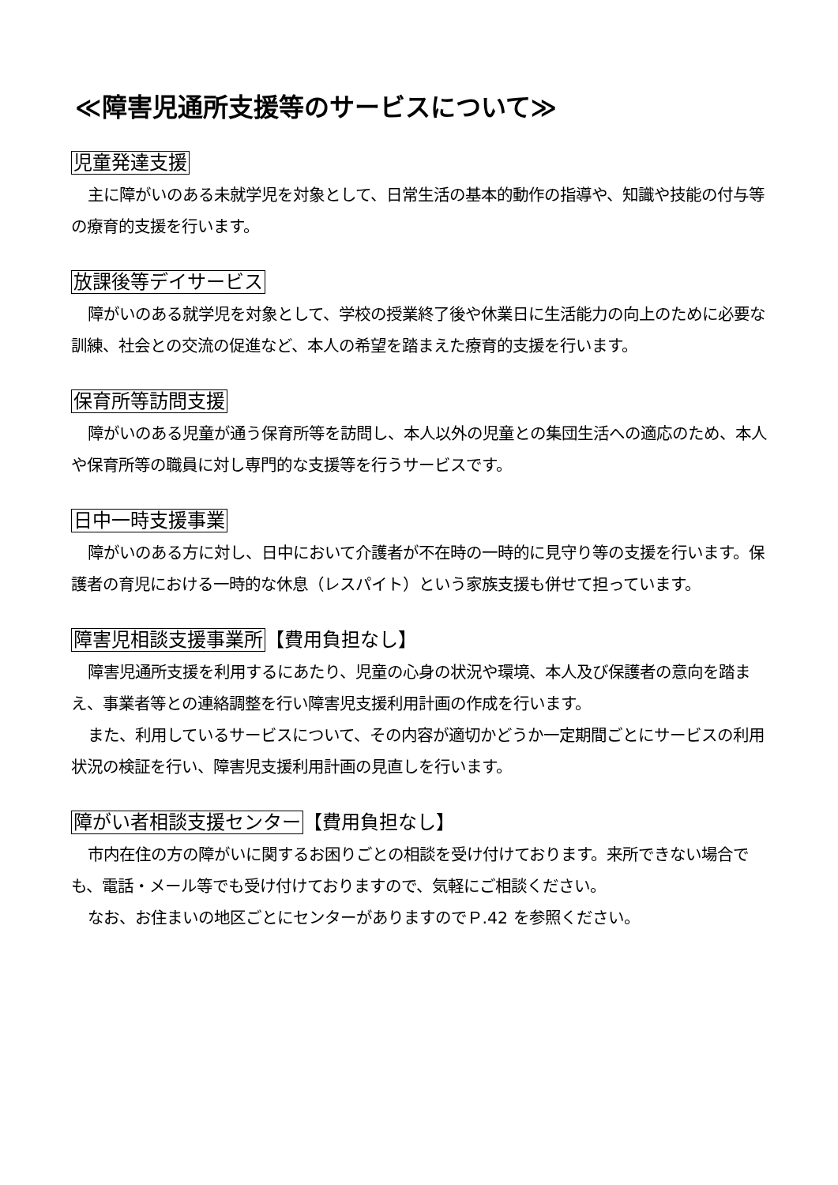≪障害児通所支援等のサービスについて≫
児童発達支援
主に障がいのある未就学児を対象として、日常生活の基本的動作の指導や、知識や技能の付与等の療育的支援を行います。
放課後等デイサービス
障がいのある就学児を対象として、学校の授業終了後や休業日に生活能力の向上のために必要な訓練、社会との交流の促進など、本人の希望を踏まえた療育的支援を行います。
保育所等訪問支援
障がいのある児童が通う保育所等を訪問し、本人以外の児童との集団生活への適応のため、本人や保育所等の職員に対し専門的な支援等を行うサービスです。
日中一時支援事業
障がいのある方に対し、日中において介護者が不在時の一時的に見守り等の支援を行います。保護者の育児における一時的な休息（レスパイト）という家族支援も併せて担っています。
障害児相談支援事業所【費用負担なし】
障害児通所支援を利用するにあたり、児童の心身の状況や環境、本人及び保護者の意向を踏まえ、事業者等との連絡調整を行い障害児支援利用計画の作成を行います。
また、利用しているサービスについて、その内容が適切かどうか一定期間ごとにサービスの利用状況の検証を行い、障害児支援利用計画の見直しを行います。
障がい者相談支援センター【費用負担なし】
市内在住の方の障がいに関するお困りごとの相談を受け付けております。来所できない場合でも、電話・メール等でも受け付けておりますので、気軽にご相談ください。
なお、お住まいの地区ごとにセンターがありますのでＰ.42 を参照ください。